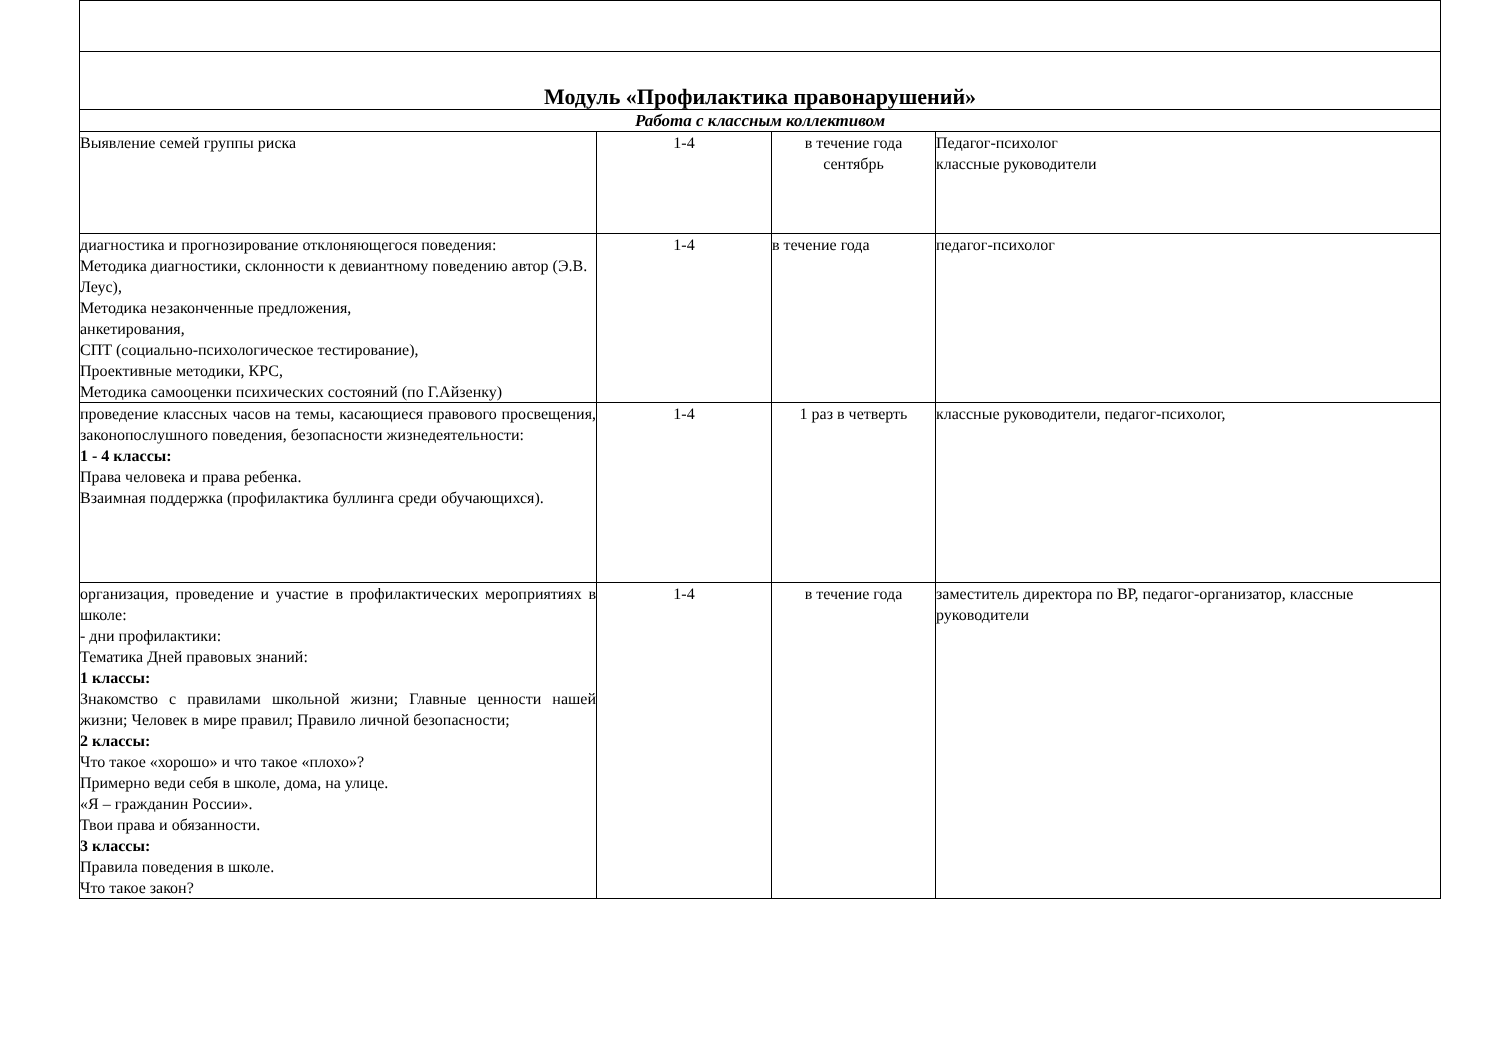| Модуль «Профилактика правонарушений» | | | |
| Работа с классным коллективом | | | |
| Выявление семей группы риска | 1-4 | в течение года сентябрь | Педагог-психолог классные руководители |
| диагностика и прогнозирование отклоняющегося поведения: Методика диагностики, склонности к девиантному поведению автор (Э.В. Леус), Методика незаконченные предложения, анкетирования, СПТ (социально-психологическое тестирование), Проективные методики, КРС, Методика самооценки психических состояний (по Г.Айзенку) | 1-4 | в течение года | педагог-психолог |
| проведение классных часов на темы, касающиеся правового просвещения, законопослушного поведения, безопасности жизнедеятельности: 1 - 4 классы: Права человека и права ребенка. Взаимная поддержка (профилактика буллинга среди обучающихся). | 1-4 | 1 раз в четверть | классные руководители, педагог-психолог, |
| организация, проведение и участие в профилактических мероприятиях в школе: - дни профилактики: Тематика Дней правовых знаний: 1 классы: Знакомство с правилами школьной жизни; Главные ценности нашей жизни; Человек в мире правил; Правило личной безопасности; 2 классы: Что такое «хорошо» и что такое «плохо»? Примерно веди себя в школе, дома, на улице. «Я – гражданин России». Твои права и обязанности. 3 классы: Правила поведения в школе. Что такое закон? | 1-4 | в течение года | заместитель директора по ВР, педагог-организатор, классные руководители |